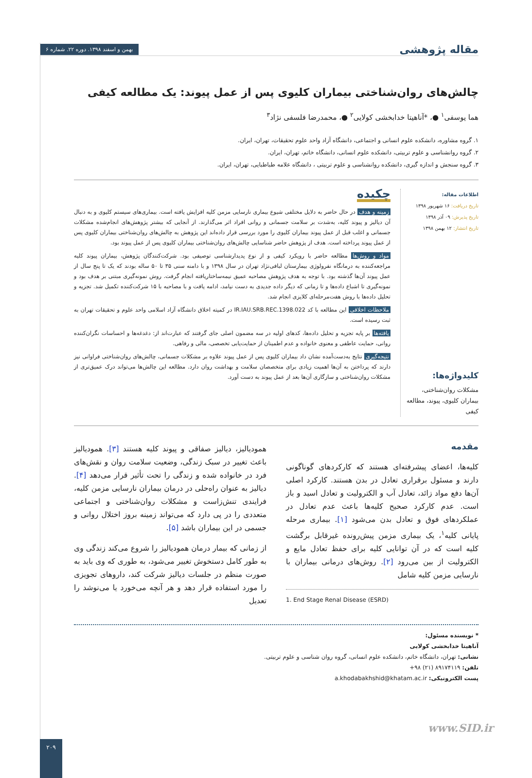مقاله پژوهشی
بهمن و اسفند ۱۳۹۸. دوره ۲۲. شماره ۶
چالش‌های روان‌شناختی بیماران کلیوی پس از عمل پیوند: یک مطالعه کیفی
هما یوسفی<sup>۱</sup> ●، *آناهیتا خدابخشی کولایی<sup>۲</sup> ●، محمدرضا فلسفی نژاد<sup>۳</sup>
۱. گروه مشاوره، دانشکده علوم انسانی و اجتماعی، دانشگاه آزاد واحد علوم تحقیقات، تهران، ایران.
۲. گروه روانشناسی و علوم تربیتی، دانشکده علوم انسانی، دانشگاه خاتم، تهران، ایران.
۳. گروه سنجش و اندازه گیری، دانشکده روانشناسی و علوم تربیتی ، دانشگاه علامه طباطبایی، تهران، ایران.
اطلاعات مقاله:
تاریخ دریافت: ۱۶ شهریور ۱۳۹۸
تاریخ پذیرش: ۰۹ آذر ۱۳۹۸
تاریخ انتشار: ۱۲ بهمن ۱۳۹۸
کلیدواژه‌ها:
مشکلات روان‌شناختی، بیماران کلیوی، پیوند، مطالعه کیفی
چکیده
زمینه و هدف در حال حاضر به دلایل مختلفی شیوع بیماری نارسایی مزمن کلیه افزایش یافته است. بیماری‌های سیستم کلیوی و به دنبال آن دیالیز و پیوند کلیه، به‌شدت بر سلامت جسمانی و روانی افراد اثر می‌گذارند. از آنجایی که بیشتر پژوهش‌های انجام‌شده مشکلات جسمانی و اغلب قبل از عمل پیوند بیماران کلیوی را مورد بررسی قرار داده‌اند این پژوهش به چالش‌های روان‌شناختی بیماران کلیوی پس از عمل پیوند پرداخته است. هدف از پژوهش حاضر شناسایی چالش‌های روان‌شناختی بیماران کلیوی پس از عمل پیوند بود.
مواد و روش‌ها مطالعه حاضر با رویکرد کیفی و از نوع پدیدارشناسی توصیفی بود. شرکت‌کنندگان پژوهش، بیماران پیوند کلیه مراجعه‌کننده به درمانگاه نفرولوژی بیمارستان لبافی‌نژاد تهران در سال ۱۳۹۸ و با دامنه سنی ۳۵ تا ۵۰ ساله بودند که یک تا پنج سال از عمل پیوند آن‌ها گذشته بود. با توجه به هدف پژوهش مصاحبه عمیق نیمه‌ساختاریافته انجام گرفت. روش نمونه‌گیری مبتنی بر هدف بود و نمونه‌گیری تا اشباع داده‌ها و تا زمانی که دیگر داده جدیدی به دست نیامد، ادامه یافت و با مصاحبه با ۱۵ شرکت‌کننده تکمیل شد. تجزیه و تحلیل داده‌ها با روش هفت‌مرحله‌ای کلایزی انجام شد.
ملاحظات اخلاقی این مطالعه با کد IR.IAU.SRB.REC.1398.022 در کمیته اخلاق دانشگاه آزاد اسلامی واحد علوم و تحقیقات تهران به ثبت رسیده است.
یافته‌ها بر پایه تجزیه و تحلیل داده‌ها، کدهای اولیه در سه مضمون اصلی جای گرفتند که عبارت‌اند از: دغدغه‌ها و احساسات نگران‌کننده روانی، حمایت عاطفی و معنوی خانواده و عدم اطمینان از حمایت‌یابی تخصصی، مالی و رفاهی.
نتیجه‌گیری نتایج به‌دست‌آمده نشان داد بیماران کلیوی پس از عمل پیوند علاوه بر مشکلات جسمانی، چالش‌های روان‌شناختی فراوانی نیز دارند که پرداختن به آن‌ها اهمیت زیادی برای متخصصان سلامت و بهداشت روان دارد. مطالعه این چالش‌ها می‌تواند درک عمیق‌تری از مشکلات روان‌شناختی و سازگاری آن‌ها بعد از عمل پیوند به دست آورد.
مقدمه
کلیه‌ها، اعضای پیشرفته‌ای هستند که کارکردهای گوناگونی دارند و مسئول برقراری تعادل در بدن هستند. کارکرد اصلی آن‌ها دفع مواد زائد، تعادل آب و الکترولیت و تعادل اسید و باز است. عدم کارکرد صحیح کلیه‌ها باعث عدم تعادل در عملکردهای فوق و تعادل بدن می‌شود [۱]. بیماری مرحله پایانی کلیه<sup>۱</sup>، یک بیماری مزمن پیش‌رونده غیرقابل برگشت کلیه است که در آن توانایی کلیه برای حفظ تعادل مایع و الکترولیت از بین می‌رود [۲]. روش‌های درمانی بیماران با نارسایی مزمن کلیه شامل
1. End Stage Renal Disease (ESRD)
همودیالیز، دیالیز صفاقی و پیوند کلیه هستند [۳]. همودیالیز باعث تغییر در سبک زندگی، وضعیت سلامت روان و نقش‌های فرد در خانواده شده و زندگی را تحت تأثیر قرار می‌دهد [۴]. دیالیز به عنوان راه‌حلی در درمان بیماران نارسایی مزمن کلیه، فرایندی تنش‌زاست و مشکلات روان‌شناختی و اجتماعی متعددی را در پی دارد که می‌تواند زمینه بروز اختلال روانی و جسمی در این بیماران باشد [۵].
از زمانی که بیمار درمان همودیالیز را شروع می‌کند زندگی وی به طور کامل دستخوش تغییر می‌شود، به طوری که وی باید به صورت منظم در جلسات دیالیز شرکت کند، داروهای تجویزی را مورد استفاده قرار دهد و هر آنچه می‌خورد یا می‌نوشد را تعدیل
* نویسنده مسئول:
آناهیتا خدابخشی کولایی
نشانی: تهران، دانشگاه خاتم، دانشکده علوم انسانی، گروه روان شناسی و علوم تربیتی.
تلفن: ۸۹۱۷۴۱۱۹ (۲۱) ۹۸+
پست الکترونیکی: a.khodabakhshid@khatam.ac.ir
www.SID.ir
۲۰۹